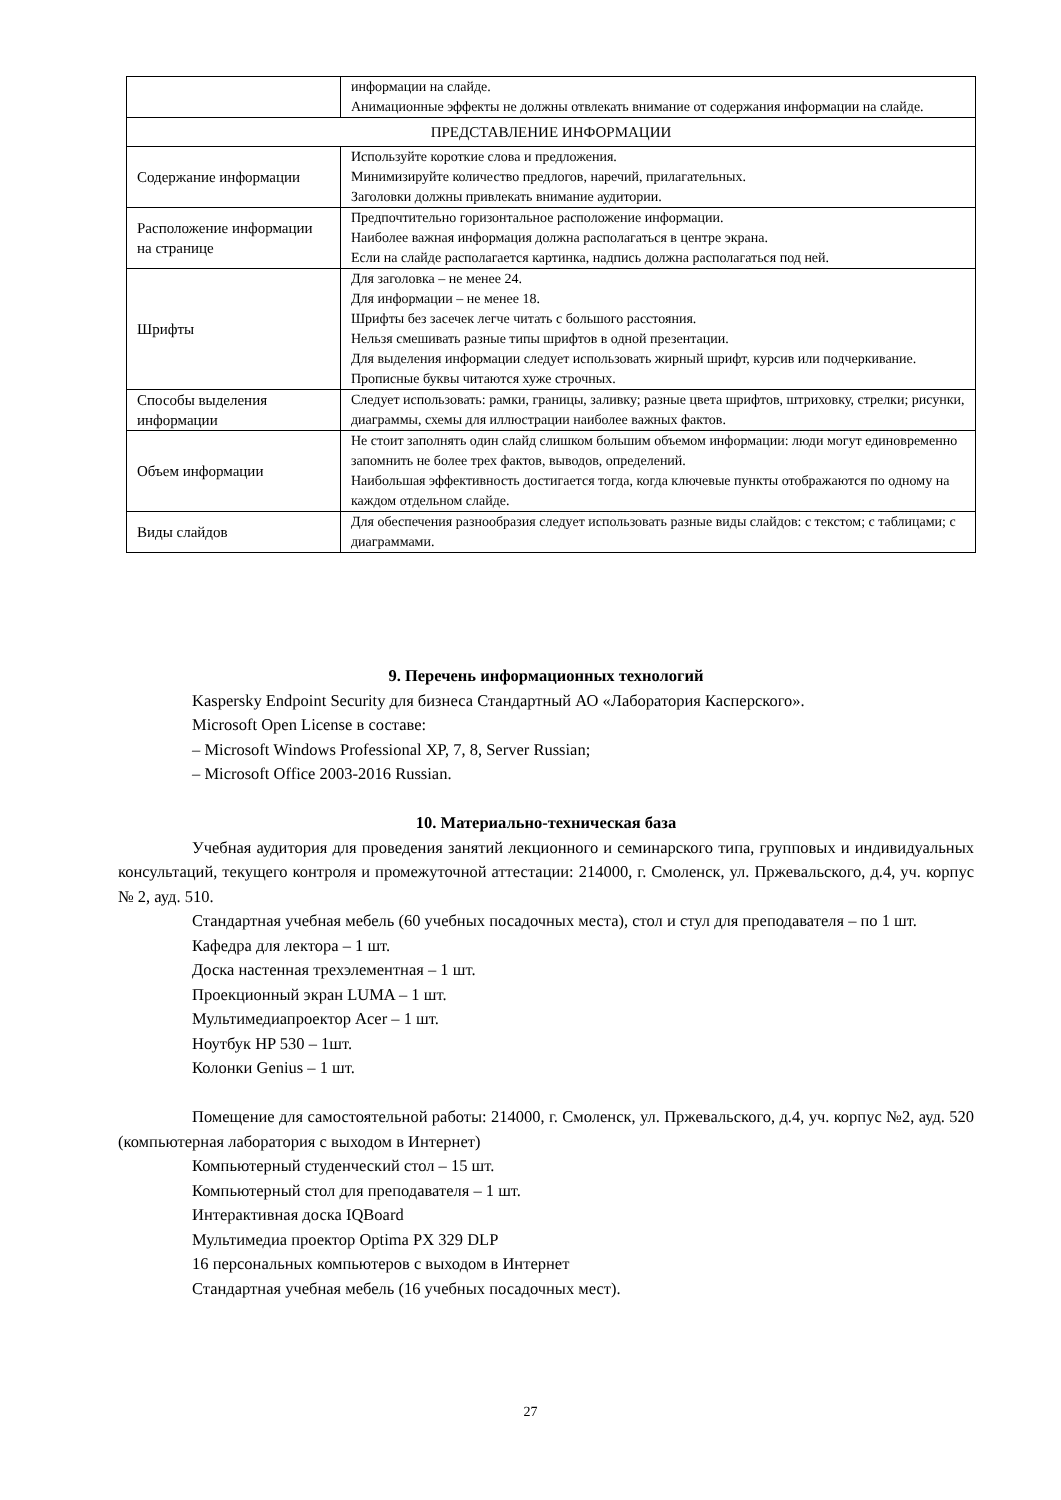| | информации на слайде. Анимационные эффекты не должны отвлекать внимание от содержания информации на слайде. |
| ПРЕДСТАВЛЕНИЕ ИНФОРМАЦИИ | |
| Содержание информации | Используйте короткие слова и предложения. Минимизируйте количество предлогов, наречий, прилагательных. Заголовки должны привлекать внимание аудитории. |
| Расположение информации на странице | Предпочтительно горизонтальное расположение информации. Наиболее важная информация должна располагаться в центре экрана. Если на слайде располагается картинка, надпись должна располагаться под ней. |
| Шрифты | Для заголовка – не менее 24. Для информации – не менее 18. Шрифты без засечек легче читать с большого расстояния. Нельзя смешивать разные типы шрифтов в одной презентации. Для выделения информации следует использовать жирный шрифт, курсив или подчеркивание. Прописные буквы читаются хуже строчных. |
| Способы выделения информации | Следует использовать: рамки, границы, заливку; разные цвета шрифтов, штриховку, стрелки; рисунки, диаграммы, схемы для иллюстрации наиболее важных фактов. |
| Объем информации | Не стоит заполнять один слайд слишком большим объемом информации: люди могут единовременно запомнить не более трех фактов, выводов, определений. Наибольшая эффективность достигается тогда, когда ключевые пункты отображаются по одному на каждом отдельном слайде. |
| Виды слайдов | Для обеспечения разнообразия следует использовать разные виды слайдов: с текстом; с таблицами; с диаграммами. |
9. Перечень информационных технологий
Kaspersky Endpoint Security для бизнеса Стандартный АО «Лаборатория Касперского».
Microsoft Open License в составе:
– Microsoft Windows Professional XP, 7, 8, Server Russian;
– Microsoft Office 2003-2016 Russian.
10. Материально-техническая база
Учебная аудитория для проведения занятий лекционного и семинарского типа, групповых и индивидуальных консультаций, текущего контроля и промежуточной аттестации: 214000, г. Смоленск, ул. Пржевальского, д.4, уч. корпус № 2, ауд. 510.
Стандартная учебная мебель (60 учебных посадочных места), стол и стул для преподавателя – по 1 шт.
Кафедра для лектора – 1 шт.
Доска настенная трехэлементная – 1 шт.
Проекционный экран LUMA – 1 шт.
Мультимедиапроектор Acer – 1 шт.
Ноутбук HP 530 – 1шт.
Колонки Genius – 1 шт.
Помещение для самостоятельной работы: 214000, г. Смоленск, ул. Пржевальского, д.4, уч. корпус №2, ауд. 520 (компьютерная лаборатория с выходом в Интернет)
Компьютерный студенческий стол – 15 шт.
Компьютерный стол для преподавателя – 1 шт.
Интерактивная доска IQBoard
Мультимедиа проектор Optima PX 329 DLP
16 персональных компьютеров с выходом в Интернет
Стандартная учебная мебель (16 учебных посадочных мест).
27